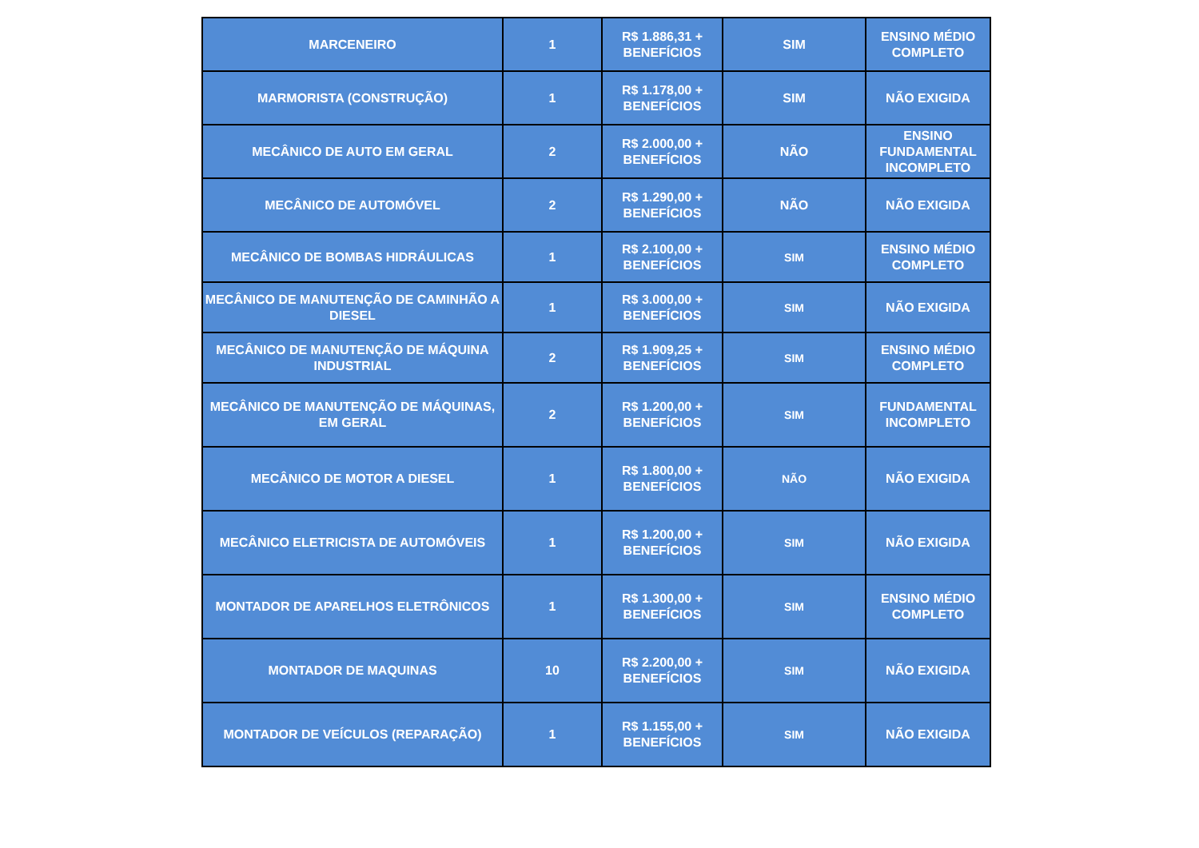| MARCENEIRO | 1 | R$ 1.886,31 + BENEFÍCIOS | SIM | ENSINO MÉDIO COMPLETO |
| MARMORISTA (CONSTRUÇÃO) | 1 | R$ 1.178,00 + BENEFÍCIOS | SIM | NÃO EXIGIDA |
| MECÂNICO DE AUTO EM GERAL | 2 | R$ 2.000,00 + BENEFÍCIOS | NÃO | ENSINO FUNDAMENTAL INCOMPLETO |
| MECÂNICO DE AUTOMÓVEL | 2 | R$ 1.290,00 + BENEFÍCIOS | NÃO | NÃO EXIGIDA |
| MECÂNICO DE BOMBAS HIDRÁULICAS | 1 | R$ 2.100,00 + BENEFÍCIOS | SIM | ENSINO MÉDIO COMPLETO |
| MECÂNICO DE MANUTENÇÃO DE CAMINHÃO A DIESEL | 1 | R$ 3.000,00 + BENEFÍCIOS | SIM | NÃO EXIGIDA |
| MECÂNICO DE MANUTENÇÃO DE MÁQUINA INDUSTRIAL | 2 | R$ 1.909,25 + BENEFÍCIOS | SIM | ENSINO MÉDIO COMPLETO |
| MECÂNICO DE MANUTENÇÃO DE MÁQUINAS, EM GERAL | 2 | R$ 1.200,00 + BENEFÍCIOS | SIM | FUNDAMENTAL INCOMPLETO |
| MECÂNICO DE MOTOR A DIESEL | 1 | R$ 1.800,00 + BENEFÍCIOS | NÃO | NÃO EXIGIDA |
| MECÂNICO ELETRICISTA DE AUTOMÓVEIS | 1 | R$ 1.200,00 + BENEFÍCIOS | SIM | NÃO EXIGIDA |
| MONTADOR DE APARELHOS ELETRÔNICOS | 1 | R$ 1.300,00 + BENEFÍCIOS | SIM | ENSINO MÉDIO COMPLETO |
| MONTADOR DE MAQUINAS | 10 | R$ 2.200,00 + BENEFÍCIOS | SIM | NÃO EXIGIDA |
| MONTADOR DE VEÍCULOS (REPARAÇÃO) | 1 | R$ 1.155,00 + BENEFÍCIOS | SIM | NÃO EXIGIDA |